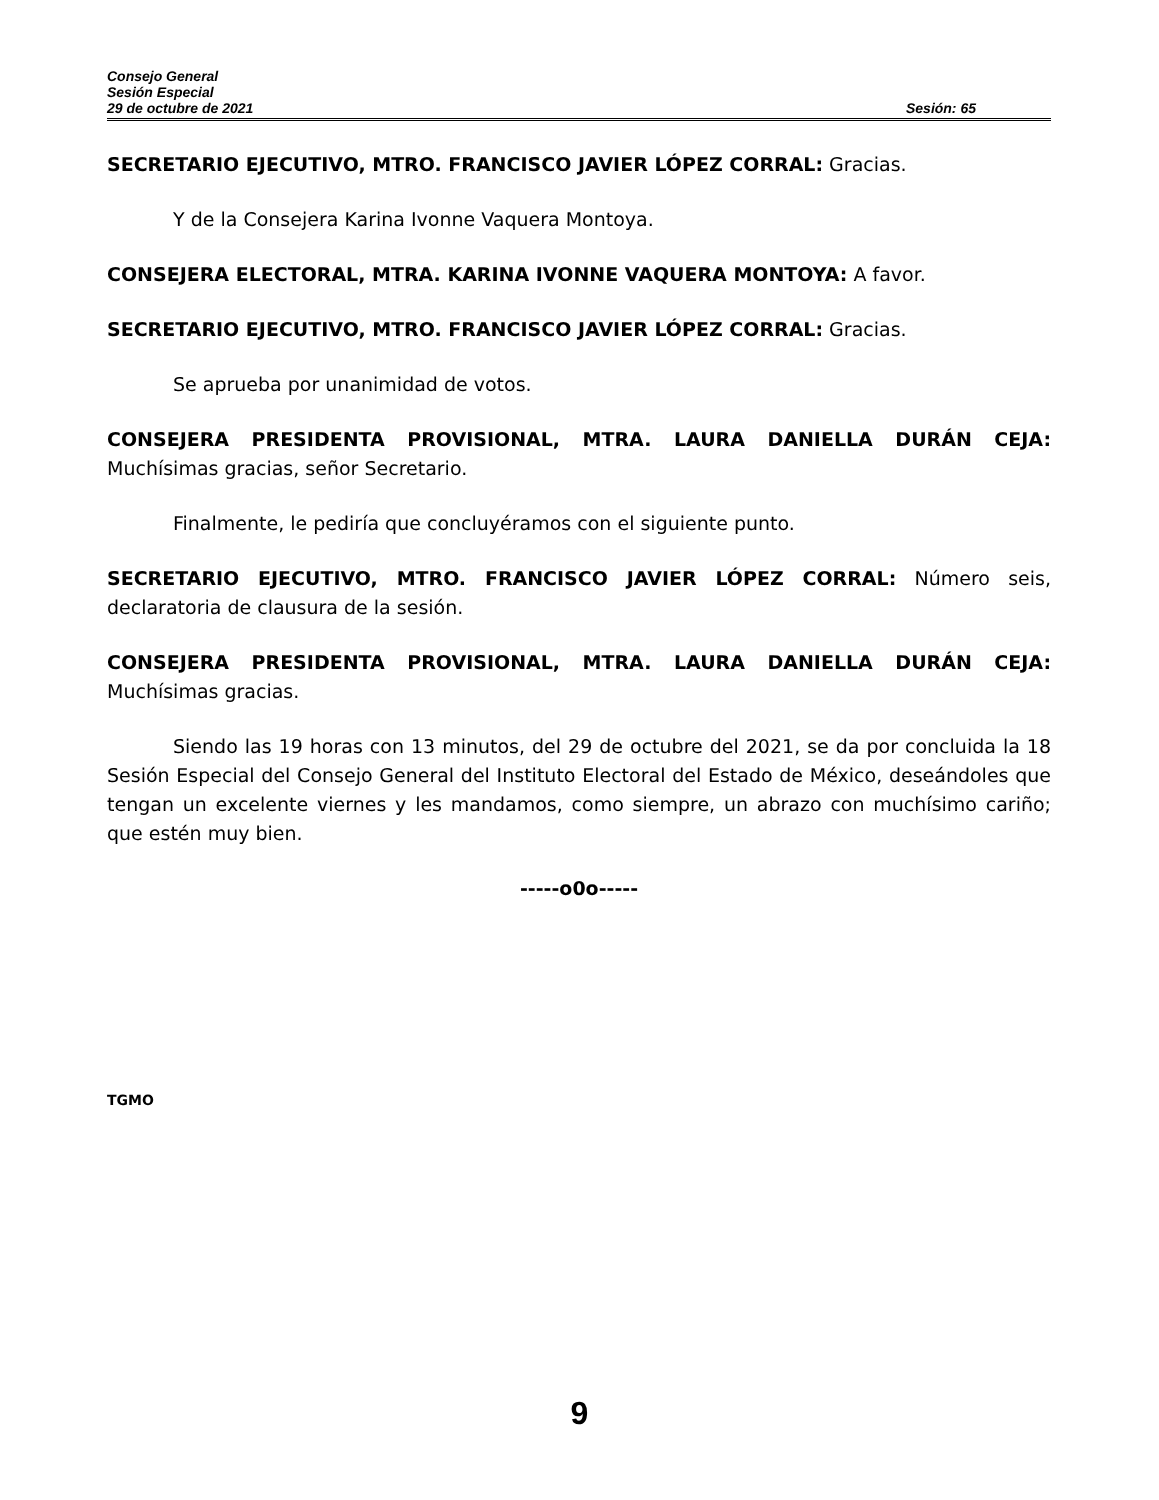Consejo General
Sesión Especial
29 de octubre de 2021 Sesión: 65
SECRETARIO EJECUTIVO, MTRO. FRANCISCO JAVIER LÓPEZ CORRAL: Gracias.
Y de la Consejera Karina Ivonne Vaquera Montoya.
CONSEJERA ELECTORAL, MTRA. KARINA IVONNE VAQUERA MONTOYA: A favor.
SECRETARIO EJECUTIVO, MTRO. FRANCISCO JAVIER LÓPEZ CORRAL: Gracias.
Se aprueba por unanimidad de votos.
CONSEJERA PRESIDENTA PROVISIONAL, MTRA. LAURA DANIELLA DURÁN CEJA: Muchísimas gracias, señor Secretario.
Finalmente, le pediría que concluyéramos con el siguiente punto.
SECRETARIO EJECUTIVO, MTRO. FRANCISCO JAVIER LÓPEZ CORRAL: Número seis, declaratoria de clausura de la sesión.
CONSEJERA PRESIDENTA PROVISIONAL, MTRA. LAURA DANIELLA DURÁN CEJA: Muchísimas gracias.
Siendo las 19 horas con 13 minutos, del 29 de octubre del 2021, se da por concluida la 18 Sesión Especial del Consejo General del Instituto Electoral del Estado de México, deseándoles que tengan un excelente viernes y les mandamos, como siempre, un abrazo con muchísimo cariño; que estén muy bien.
-----o0o-----
TGMO
9